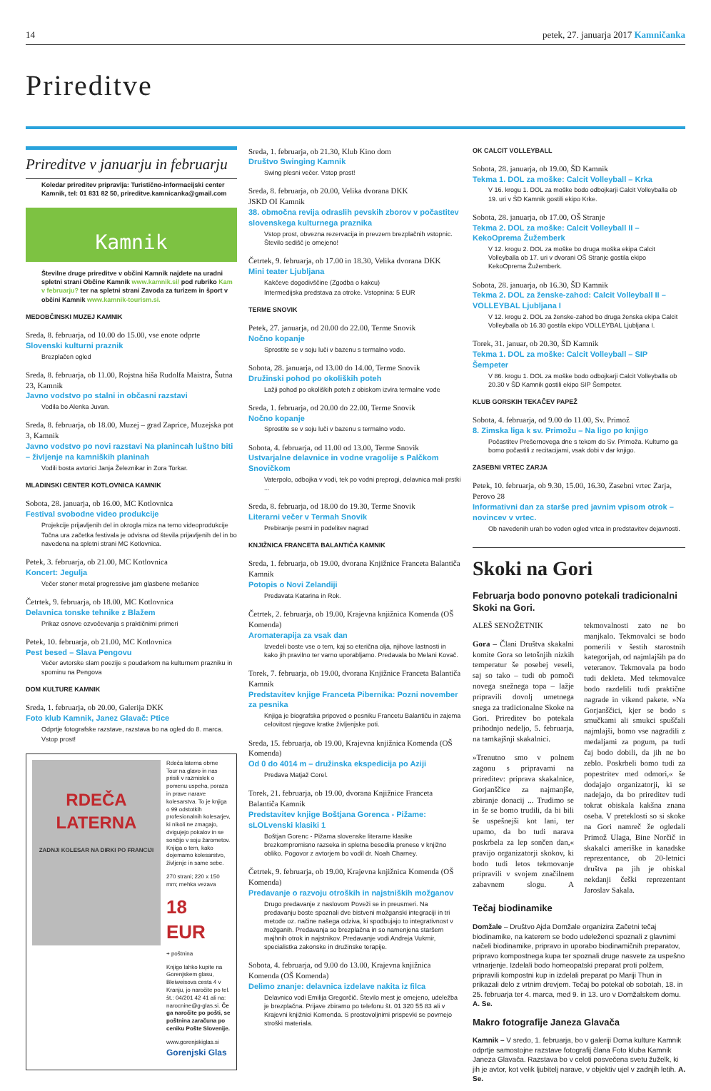14 petek, 27. januarja 2017 Kamničanka
Prireditve
Prireditve v januarju in februarju
Koledar prireditev pripravlja: Turistično-informacijski center Kamnik, tel: 01 831 82 50, prireditve.kamnicanka@gmail.com
Kamnik
Številne druge prireditve v občini Kamnik najdete na uradni spletni strani Občine Kamnik www.kamnik.si/ pod rubriko Kam v februarju? ter na spletni strani Zavoda za turizem in šport v občini Kamnik www.kamnik-tourism.si.
MEDOBČINSKI MUZEJ KAMNIK
Sreda, 8. februarja, od 10.00 do 15.00, vse enote odprte
Slovenski kulturni praznik
Brezplačen ogled
Sreda, 8. februarja, ob 11.00, Rojstna hiša Rudolfa Maistra, Šutna 23, Kamnik
Javno vodstvo po stalni in občasni razstavi
Vodila bo Alenka Juvan.
Sreda, 8. februarja, ob 18.00, Muzej – grad Zaprice, Muzejska pot 3, Kamnik
Javno vodstvo po novi razstavi Na planincah luštno biti – življenje na kamniških planinah
Vodili bosta avtorici Janja Železnikar in Zora Torkar.
MLADINSKI CENTER KOTLOVNICA KAMNIK
Sobota, 28. januarja, ob 16.00, MC Kotlovnica
Festival svobodne video produkcije
Projekcije prijavljenih del in okrogla miza na temo videoprodukcije
Točna ura začetka festivala je odvisna od števila prijavljenih del in bo navedena na spletni strani MC Kotlovnica.
Petek, 3. februarja, ob 21.00, MC Kotlovnica
Koncert: Jegulja
Večer stoner metal progressive jam glasbene mešanice
Četrtek, 9. februarja, ob 18.00, MC Kotlovnica
Delavnica tonske tehnike z Blažem
Prikaz osnove ozvočevanja s praktičnimi primeri
Petek, 10. februarja, ob 21.00, MC Kotlovnica
Pest besed – Slava Pengovu
Večer avtorske slam poezije s poudarkom na kulturnem prazniku in spominu na Pengova
DOM KULTURE KAMNIK
Sreda, 1. februarja, ob 20.00, Galerija DKK
Foto klub Kamnik, Janez Glavač: Ptice
Odprtje fotografske razstave, razstava bo na ogled do 8. marca.
Vstop prost!
RDEČA LATERNA
ZADNJI KOLESAR NA DIRKI PO FRANCIJI
Rdeča laterna obrne Tour na glavo in nas prisili v razmislek o pomenu uspeha, poraza in prave narave kolesarstva. To je knjiga o 99 odstotkih profesionalnih kolesarjev, ki nikoli ne zmagajo, dvigujejo pokalov in se sončijo v soju žarometov. Knjiga o tem, kako dojemamo kolesarstvo, življenje in same sebe.
270 strani; 220 x 150 mm; mehka vezava
18 EUR
+ poštnina
Knjigo lahko kupite na Gorenjskem glasu, Bleiweisova cesta 4 v Kranju, jo naročite po tel. št.: 04/201 42 41 ali na: narocnine@g-glas.si. Če ga naročite po pošti, se poštnina zaračuna po ceniku Pošte Slovenije.
www.gorenjskiglas.si Gorenjski Glas
Sreda, 1. februarja, ob 21.30, Klub Kino dom
Društvo Swinging Kamnik
Swing plesni večer. Vstop prost!
Sreda, 8. februarja, ob 20.00, Velika dvorana DKK
JSKD OI Kamnik
38. območna revija odraslih pevskih zborov v počastitev slovenskega kulturnega praznika
Vstop prost, obvezna rezervacija in prevzem brezplačnih vstopnic. Število sedišč je omejeno!
Četrtek, 9. februarja, ob 17.00 in 18.30, Velika dvorana DKK
Mini teater Ljubljana
Kakčeve dogodivščine (Zgodba o kakcu)
Intermedijska predstava za otroke. Vstopnina: 5 EUR
TERME SNOVIK
Petek, 27. januarja, od 20.00 do 22.00, Terme Snovik
Nočno kopanje
Sprostite se v soju luči v bazenu s termalno vodo.
Sobota, 28. januarja, od 13.00 do 14.00, Terme Snovik
Družinski pohod po okoliških poteh
Lažji pohod po okoliških poteh z obiskom izvira termalne vode
Sreda, 1. februarja, od 20.00 do 22.00, Terme Snovik
Nočno kopanje
Sprostite se v soju luči v bazenu s termalno vodo.
Sobota, 4. februarja, od 11.00 od 13.00, Terme Snovik
Ustvarjalne delavnice in vodne vragolije s Palčkom Snovičkom
Vaterpolo, odbojka v vodi, tek po vodni preprogi, delavnica mali prstki ...
Sreda, 8. februarja, od 18.00 do 19.30, Terme Snovik
Literarni večer v Termah Snovik
Prebiranje pesmi in podelitev nagrad
KNJIŽNICA FRANCETA BALANTIČA KAMNIK
Sreda, 1. februarja, ob 19.00, dvorana Knjižnice Franceta Balantiča Kamnik
Potopis o Novi Zelandiji
Predavata Katarina in Rok.
Četrtek, 2. februarja, ob 19.00, Krajevna knjižnica Komenda (OŠ Komenda)
Aromaterapija za vsak dan
Izvedeli boste vse o tem, kaj so eterična olja, njihove lastnosti in kako jih pravilno ter varno uporabljamo. Predavala bo Melani Kovač.
Torek, 7. februarja, ob 19.00, dvorana Knjižnice Franceta Balantiča Kamnik
Predstavitev knjige Franceta Pibernika: Pozni november za pesnika
Knjiga je biografska pripoved o pesniku Francetu Balantiču in zajema celovitost njegove kratke življenjske poti.
Sreda, 15. februarja, ob 19.00, Krajevna knjižnica Komenda (OŠ Komenda)
Od 0 do 4014 m – družinska ekspedicija po Aziji
Predava Matjaž Corel.
Torek, 21. februarja, ob 19.00, dvorana Knjižnice Franceta Balantiča Kamnik
Predstavitev knjige Boštjana Gorenca - Pižame: sLOLvenski klasiki 1
Boštjan Gorenc - Pižama slovenske literarne klasike brezkompromisno razseka in spletna besedila prenese v knjižno obliko. Pogovor z avtorjem bo vodil dr. Noah Charney.
Četrtek, 9. februarja, ob 19.00, Krajevna knjižnica Komenda (OŠ Komenda)
Predavanje o razvoju otroških in najstniških možganov
Drugo predavanje z naslovom Poveži se in preusmeri. Na predavanju boste spoznali dve bistveni možganski integraciji in tri metode oz. načine našega odziva, ki spodbujajo to integrativnost v možganih. Predavanja so brezplačna in so namenjena staršem majhnih otrok in najstnikov. Predavanje vodi Andreja Vukmir, specialistka zakonske in družinske terapije.
Sobota, 4. februarja, od 9.00 do 13.00, Krajevna knjižnica Komenda (OŠ Komenda)
Delimo znanje: delavnica izdelave nakita iz filca
Delavnico vodi Emilija Gregorčič. Število mest je omejeno, udeležba je brezplačna. Prijave zbiramo po telefonu št. 01 320 55 83 ali v Krajevni knjižnici Komenda. S prostovoljnimi prispevki se povrnejo stroški materiala.
OK CALCIT VOLLEYBALL
Sobota, 28. januarja, ob 19.00, ŠD Kamnik
Tekma 1. DOL za moške: Calcit Volleyball – Krka
V 16. krogu 1. DOL za moške bodo odbojkarji Calcit Volleyballa ob 19. uri v ŠD Kamnik gostili ekipo Krke.
Sobota, 28. januarja, ob 17.00, OŠ Stranje
Tekma 2. DOL za moške: Calcit Volleyball II – KekoOprema Žužemberk
V 12. krogu 2. DOL za moške bo druga moška ekipa Calcit Volleyballa ob 17. uri v dvorani OŠ Stranje gostila ekipo KekoOprema Žužemberk.
Sobota, 28. januarja, ob 16.30, ŠD Kamnik
Tekma 2. DOL za ženske-zahod: Calcit Volleyball II – VOLLEYBAL Ljubljana I
V 12. krogu 2. DOL za ženske-zahod bo druga ženska ekipa Calcit Volleyballa ob 16.30 gostila ekipo VOLLEYBAL Ljubljana I.
Torek, 31. januar, ob 20.30, ŠD Kamnik
Tekma 1. DOL za moške: Calcit Volleyball – SIP Šempeter
V 86. krogu 1. DOL za moške bodo odbojkarji Calcit Volleyballa ob 20.30 v ŠD Kamnik gostili ekipo SIP Šempeter.
KLUB GORSKIH TEKAČEV PAPEŽ
Sobota, 4. februarja, od 9.00 do 11.00, Sv. Primož
8. Zimska liga k sv. Primožu – Na ligo po knjigo
Počastitev Prešernovega dne s tekom do Sv. Primoža. Kulturno ga bomo počastili z recitacijami, vsak dobi v dar knjigo.
ZASEBNI VRTEC ZARJA
Petek, 10. februarja, ob 9.30, 15.00, 16.30, Zasebni vrtec Zarja, Perovo 28
Informativni dan za starše pred javnim vpisom otrok – novincev v vrtec.
Ob navedenih urah bo voden ogled vrtca in predstavitev dejavnosti.
Skoki na Gori
Februarja bodo ponovno potekali tradicionalni Skoki na Gori.
ALEŠ SENOŽETNIK
Gora – Člani Društva skakalni komite Gora so letošnjih nizkih temperatur še posebej veseli, saj so tako – tudi ob pomoči novega snežnega topa – lažje pripravili dovolj umetnega snega za tradicionalne Skoke na Gori. Prireditev bo potekala prihodnjo nedeljo, 5. februarja, na tamkajšnji skakalnici.
»Trenutno smo v polnem zagonu s pripravami na prireditev: priprava skakalnice, Gorjanščice za najmanjše, zbiranje donacij ... Trudimo se in še se bomo trudili, da bi bili še uspešnejši kot lani, ter upamo, da bo tudi narava poskrbela za lep sončen dan,« pravijo organizatorji skokov, ki bodo tudi letos tekmovanje pripravili v svojem značilnem zabavnem slogu. A tekmovalnosti zato ne bo manjkalo. Tekmovalci se bodo pomerili v šestih starostnih kategorijah, od najmlajših pa do veteranov. Tekmovala pa bodo tudi dekleta. Med tekmovalce bodo razdelili tudi praktične nagrade in vikend pakete. »Na Gorjanščici, kjer se bodo s smučkami ali smukci spuščali najmlajši, bomo vse nagradili z medaljami za pogum, pa tudi čaj bodo dobili, da jih ne bo zeblo. Poskrbeli bomo tudi za popestritev med odmori,« še dodajajo organizatorji, ki se nadejajo, da bo prireditev tudi tokrat obiskala kakšna znana oseba. V preteklosti so si skoke na Gori namreč že ogledali Primož Ulaga, Bine Norčič in skakalci ameriške in kanadske reprezentance, ob 20-letnici društva pa jih je obiskal nekdanji češki reprezentant Jaroslav Sakala.
Tečaj biodinamike
Domžale – Društvo Ajda Domžale organizira Začetni tečaj biodinamike, na katerem se bodo udeleženci spoznali z glavnimi načeli biodinamike, pripravo in uporabo biodinamičnih preparatov, pripravo kompostnega kupa ter spoznali druge nasvete za uspešno vrtnarjenje. Izdelali bodo homeopatski preparat proti polžem, pripravili kompostni kup in izdelali preparat po Mariji Thun in prikazali delo z vrtnim drevjem. Tečaj bo potekal ob sobotah, 18. in 25. februarja ter 4. marca, med 9. in 13. uro v Domžalskem domu. A. Se.
Makro fotografije Janeza Glavača
Kamnik – V sredo, 1. februarja, bo v galeriji Doma kulture Kamnik odprtje samostojne razstave fotografij člana Foto kluba Kamnik Janeza Glavača. Razstava bo v celoti posvečena svetu žuželk, ki jih je avtor, kot velik ljubitelj narave, v objektiv ujel v zadnjih letih. A. Se.